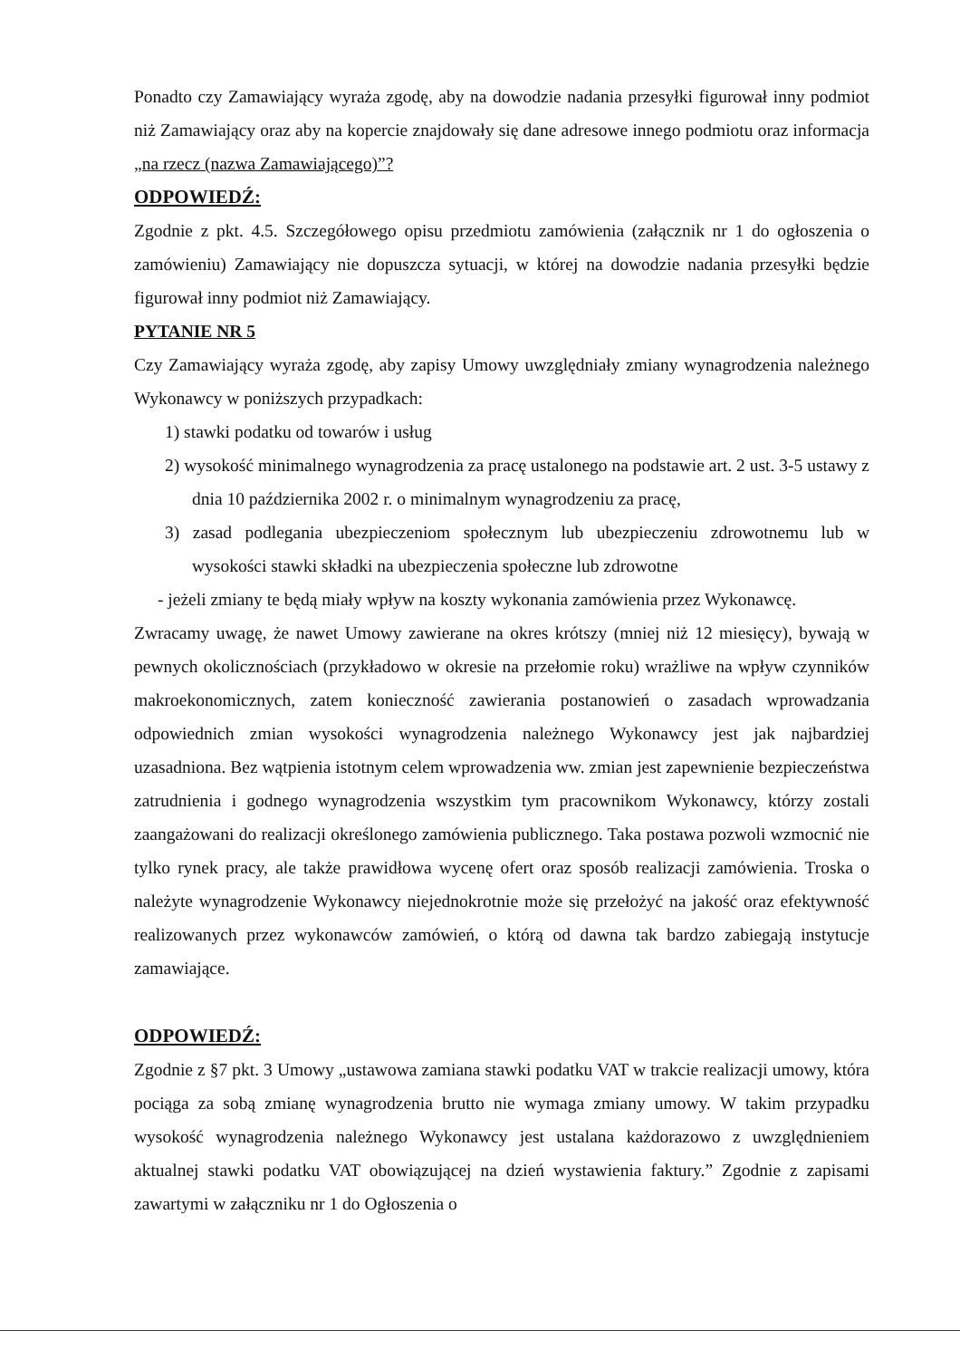Ponadto czy Zamawiający wyraża zgodę, aby na dowodzie nadania przesyłki figurował inny podmiot niż Zamawiający oraz aby na kopercie znajdowały się dane adresowe innego podmiotu oraz informacja „na rzecz (nazwa Zamawiającego)”?
ODPOWIEDŹ:
Zgodnie z pkt. 4.5. Szczegółowego opisu przedmiotu zamówienia (załącznik nr 1 do ogłoszenia o zamówieniu) Zamawiający nie dopuszcza sytuacji, w której na dowodzie nadania przesyłki będzie figurował inny podmiot niż Zamawiający.
PYTANIE NR 5
Czy Zamawiający wyraża zgodę, aby zapisy Umowy uwzględniały zmiany wynagrodzenia należnego Wykonawcy w poniższych przypadkach:
1) stawki podatku od towarów i usług
2) wysokość minimalnego wynagrodzenia za pracę ustalonego na podstawie art. 2 ust. 3-5 ustawy z dnia 10 października 2002 r. o minimalnym wynagrodzeniu za pracę,
3) zasad podlegania ubezpieczeniom społecznym lub ubezpieczeniu zdrowotnemu lub w wysokości stawki składki na ubezpieczenia społeczne lub zdrowotne
- jeżeli zmiany te będą miały wpływ na koszty wykonania zamówienia przez Wykonawcę.
Zwracamy uwagę, że nawet Umowy zawierane na okres krótszy (mniej niż 12 miesięcy), bywają w pewnych okolicznościach (przykładowo w okresie na przełomie roku) wrażliwe na wpływ czynników makroekonomicznych, zatem konieczność zawierania postanowień o zasadach wprowadzania odpowiednich zmian wysokości wynagrodzenia należnego Wykonawcy jest jak najbardziej uzasadniona. Bez wątpienia istotnym celem wprowadzenia ww. zmian jest zapewnienie bezpieczeństwa zatrudnienia i godnego wynagrodzenia wszystkim tym pracownikom Wykonawcy, którzy zostali zaangażowani do realizacji określonego zamówienia publicznego. Taka postawa pozwoli wzmocnić nie tylko rynek pracy, ale także prawidłowa wycenę ofert oraz sposób realizacji zamówienia. Troska o należyte wynagrodzenie Wykonawcy niejednokrotnie może się przełożyć na jakość oraz efektywność realizowanych przez wykonawców zamówień, o którą od dawna tak bardzo zabiegają instytucje zamawiające.
ODPOWIEDŹ:
Zgodnie z §7 pkt. 3 Umowy „ustawowa zamiana stawki podatku VAT w trakcie realizacji umowy, która pociąga za sobą zmianę wynagrodzenia brutto nie wymaga zmiany umowy. W takim przypadku wysokość wynagrodzenia należnego Wykonawcy jest ustalana każdorazowo z uwzględnieniem aktualnej stawki podatku VAT obowiązującej na dzień wystawienia faktury.” Zgodnie z zapisami zawartymi w załączniku nr 1 do Ogłoszenia o